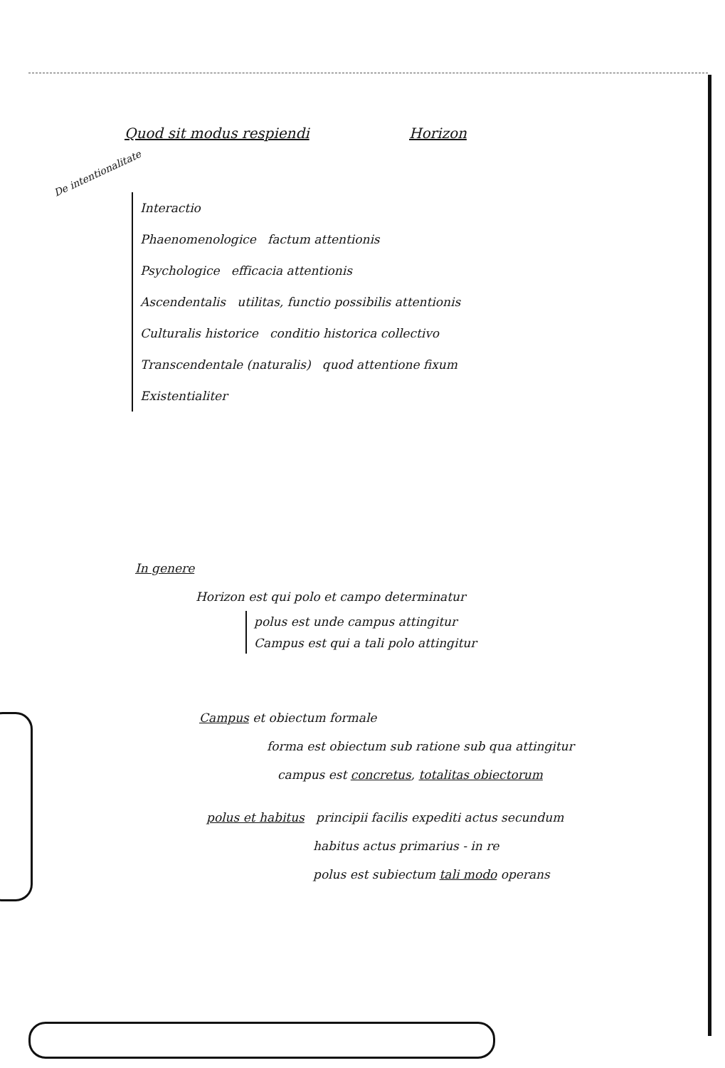Quod sit modus respiendi Horizon
De intentionalitate
Interactio
Phaenomenologice factum attentionis
Psychologice efficacia attentionis
Ascendentalis utilitas, functio possibilis attentionis
Culturalis historice conditio historica collectivo
Transcendentale (naturalis) quod attentione fixum
Existentialiter
In genere
Horizon est qui polo et campo determinatur
polus est unde campus attingitur
Campus est qui a tali polo attingitur
Campus et obiectum formale
forma est obiectum sub ratione sub qua attingitur
campus est concretus, totalitas obiectorum
polus et habitus principii facilis expediti actus secundum
habitus actus primarius - in re
polus est subiectum tali modo operans